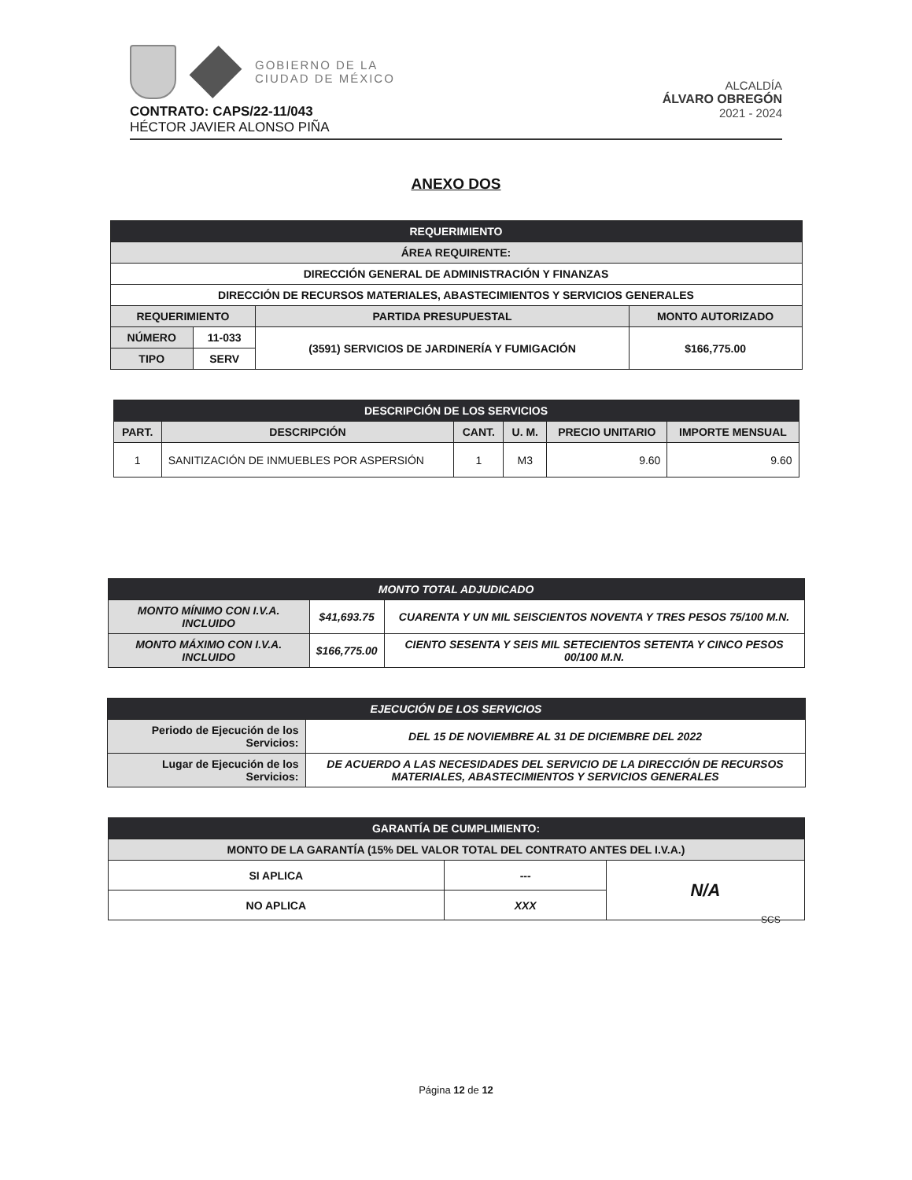GOBIERNO DE LA
CIUDAD DE MÉXICO
ALCALDÍA
ÁLVARO OBREGÓN
2021 - 2024
CONTRATO: CAPS/22-11/043
HÉCTOR JAVIER ALONSO PIÑA
ANEXO DOS
| REQUERIMIENTO | | | |
| --- | --- | --- | --- |
| ÁREA REQUIRENTE: | | | |
| DIRECCIÓN GENERAL DE ADMINISTRACIÓN Y FINANZAS | | | |
| DIRECCIÓN DE RECURSOS MATERIALES, ABASTECIMIENTOS Y SERVICIOS GENERALES | | | |
| REQUERIMIENTO | | PARTIDA PRESUPUESTAL | MONTO AUTORIZADO |
| NÚMERO | 11-033 | (3591) SERVICIOS DE JARDINERÍA Y FUMIGACIÓN | $166,775.00 |
| TIPO | SERV | | |
| DESCRIPCIÓN DE LOS SERVICIOS | | | | | |
| --- | --- | --- | --- | --- | --- |
| PART. | DESCRIPCIÓN | CANT. | U. M. | PRECIO UNITARIO | IMPORTE MENSUAL |
| 1 | SANITIZACIÓN DE INMUEBLES POR ASPERSIÓN | 1 | M3 | 9.60 | 9.60 |
| MONTO TOTAL ADJUDICADO | | |
| --- | --- | --- |
| MONTO MÍNIMO CON I.V.A. INCLUIDO | $41,693.75 | CUARENTA Y UN MIL SEISCIENTOS NOVENTA Y TRES PESOS 75/100 M.N. |
| MONTO MÁXIMO CON I.V.A. INCLUIDO | $166,775.00 | CIENTO SESENTA Y SEIS MIL SETECIENTOS SETENTA Y CINCO PESOS 00/100 M.N. |
| EJECUCIÓN DE LOS SERVICIOS | |
| --- | --- |
| Periodo de Ejecución de los Servicios: | DEL 15 DE NOVIEMBRE AL 31 DE DICIEMBRE DEL 2022 |
| Lugar de Ejecución de los Servicios: | DE ACUERDO A LAS NECESIDADES DEL SERVICIO DE LA DIRECCIÓN DE RECURSOS MATERIALES, ABASTECIMIENTOS Y SERVICIOS GENERALES |
| GARANTÍA DE CUMPLIMIENTO: | | |
| --- | --- | --- |
| MONTO DE LA GARANTÍA (15% DEL VALOR TOTAL DEL CONTRATO ANTES DEL I.V.A.) | | |
| SI APLICA | --- | N/A |
| NO APLICA | XXX | |
SCS
Página 12 de 12